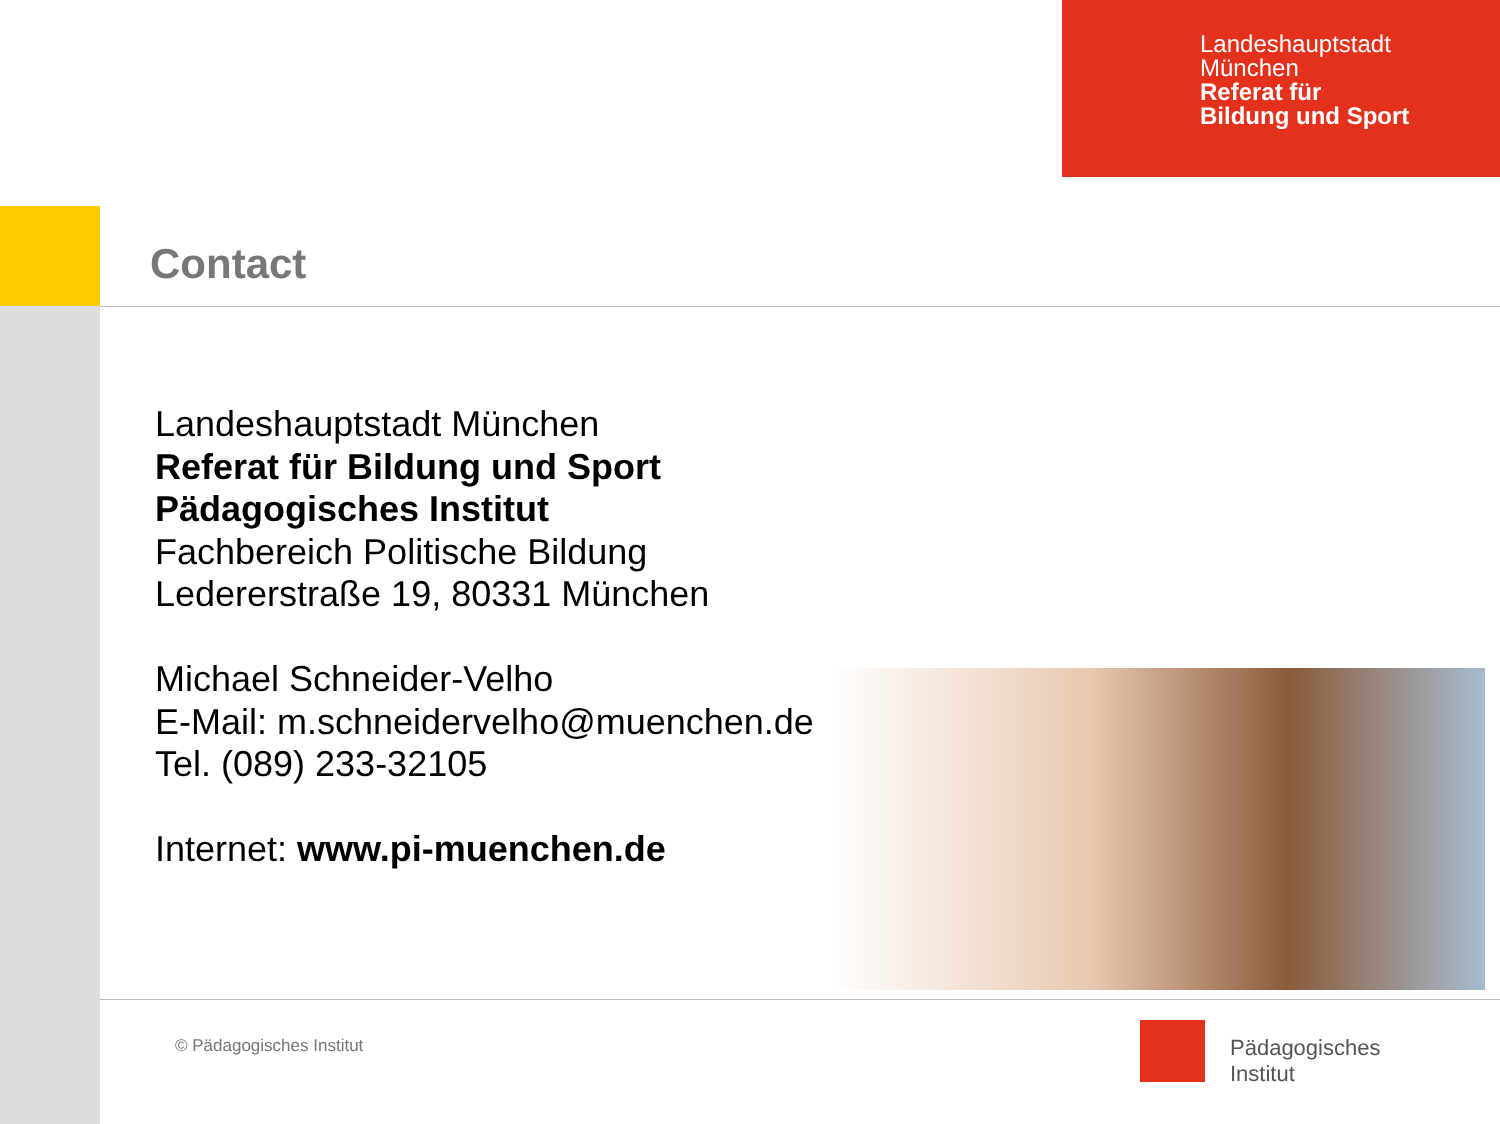Landeshauptstadt
München
Referat für
Bildung und Sport
Contact
Landeshauptstadt München
Referat für Bildung und Sport
Pädagogisches Institut
Fachbereich Politische Bildung
Ledererstraße 19, 80331 München
Michael Schneider-Velho
E-Mail: m.schneidervelho@muenchen.de
Tel. (089) 233-32105
Internet: www.pi-muenchen.de
© Pädagogisches Institut
Pädagogisches
Institut